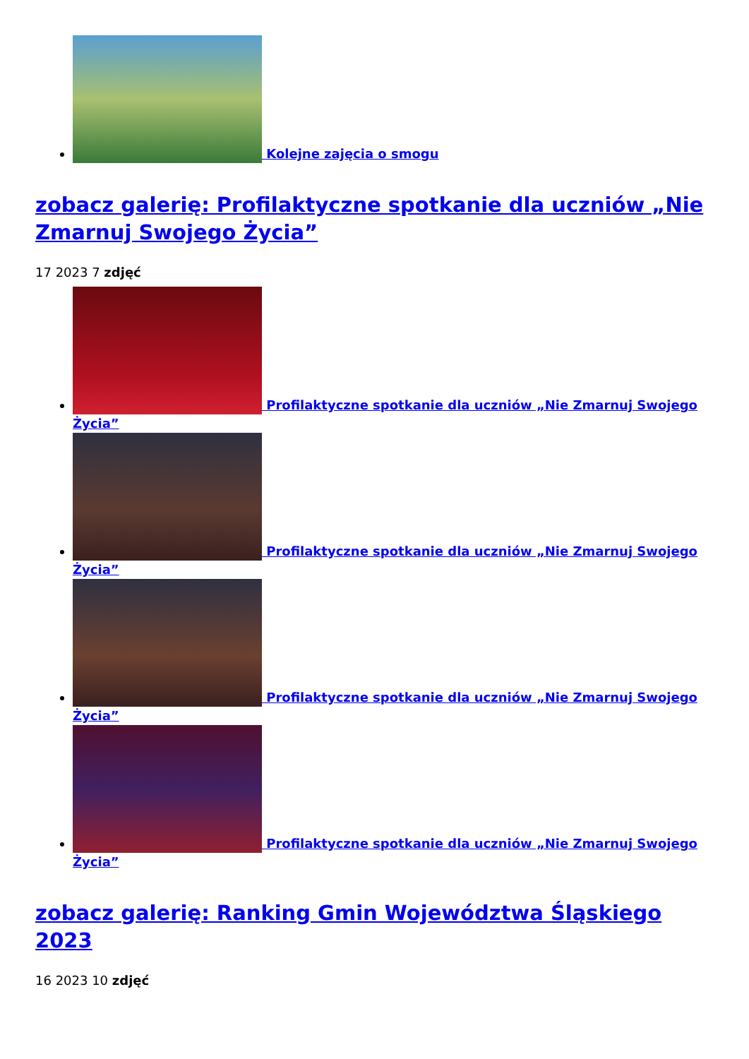Kolejne zajęcia o smogu
zobacz galerię: Profilaktyczne spotkanie dla uczniów „Nie Zmarnuj Swojego Życia”
17 2023 7 zdjęć
Profilaktyczne spotkanie dla uczniów „Nie Zmarnuj Swojego Życia”
Profilaktyczne spotkanie dla uczniów „Nie Zmarnuj Swojego Życia”
Profilaktyczne spotkanie dla uczniów „Nie Zmarnuj Swojego Życia”
Profilaktyczne spotkanie dla uczniów „Nie Zmarnuj Swojego Życia”
zobacz galerię: Ranking Gmin Województwa Śląskiego 2023
16 2023 10 zdjęć